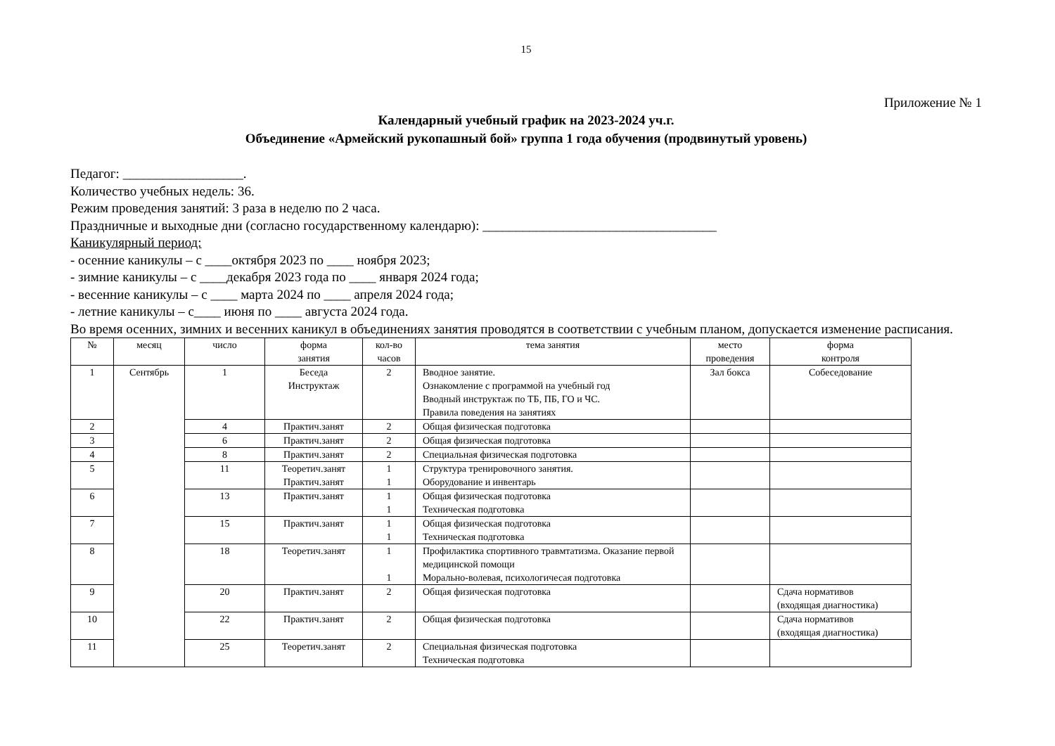15
Приложение № 1
Календарный учебный график на 2023-2024 уч.г.
Объединение «Армейский рукопашный бой» группа 1 года обучения (продвинутый уровень)
Педагог: __________________.
Количество учебных недель: 36.
Режим проведения занятий: 3 раза в неделю по 2 часа.
Праздничные и выходные дни (согласно государственному календарю): ___________________________________
Каникулярный период:
- осенние каникулы – с ____октября 2023 по ____ ноября 2023;
- зимние каникулы – с ____декабря 2023 года по ____ января 2024 года;
- весенние каникулы – с ____ марта 2024 по ____ апреля 2024 года;
- летние каникулы – с____ июня по ____ августа 2024 года.
Во время осенних, зимних и весенних каникул в объединениях занятия проводятся в соответствии с учебным планом, допускается изменение расписания.
| № | месяц | число | форма занятия | кол-во часов | тема занятия | место проведения | форма контроля |
| --- | --- | --- | --- | --- | --- | --- | --- |
| 1 | Сентябрь | 1 | Беседа Инструктаж | 2 | Вводное занятие. Ознакомление с программой на учебный год Вводный инструктаж по ТБ, ПБ, ГО и ЧС. Правила поведения на занятиях | Зал бокса | Собеседование |
| 2 | | 4 | Практич.занят | 2 | Общая физическая подготовка | | |
| 3 | | 6 | Практич.занят | 2 | Общая физическая подготовка | | |
| 4 | | 8 | Практич.занят | 2 | Специальная физическая подготовка | | |
| 5 | | 11 | Теоретич.занят Практич.занят | 1 1 | Структура тренировочного занятия. Оборудование и инвентарь | | |
| 6 | | 13 | Практич.занят | 1 1 | Общая физическая подготовка Техническая подготовка | | |
| 7 | | 15 | Практич.занят | 1 1 | Общая физическая подготовка Техническая подготовка | | |
| 8 | | 18 | Теоретич.занят | 1 1 | Профилактика спортивного травмтатизма. Оказание первой медицинской помощи Морально-волевая, психологичесая подготовка | | |
| 9 | | 20 | Практич.занят | 2 | Общая физическая подготовка | | Сдача нормативов (входящая диагностика) |
| 10 | | 22 | Практич.занят | 2 | Общая физическая подготовка | | Сдача нормативов (входящая диагностика) |
| 11 | | 25 | Теоретич.занят | 2 | Специальная физическая подготовка Техническая подготовка | | |